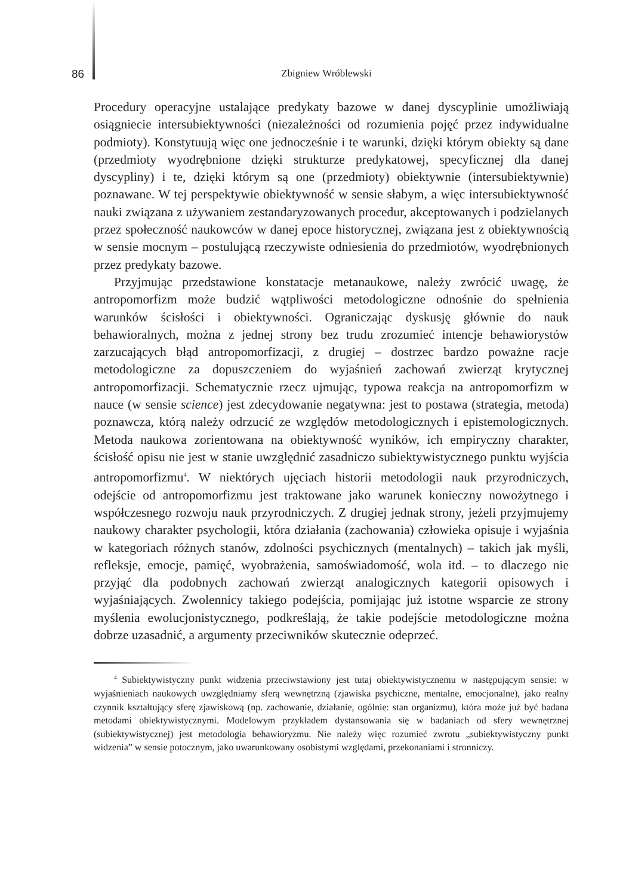86
Zbigniew Wróblewski
Procedury operacyjne ustalające predykaty bazowe w danej dyscyplinie umożliwiają osiągniecie intersubiektywności (niezależności od rozumienia pojęć przez indywidualne podmioty). Konstytuują więc one jednocześnie i te warunki, dzięki którym obiekty są dane (przedmioty wyodrębnione dzięki strukturze predykatowej, specyficznej dla danej dyscypliny) i te, dzięki którym są one (przedmioty) obiektywnie (intersubiektywnie) poznawane. W tej perspektywie obiektywność w sensie słabym, a więc intersubiektywność nauki związana z używaniem zestandaryzowanych procedur, akceptowanych i podzielanych przez społeczność naukowców w danej epoce historycznej, związana jest z obiektywnością w sensie mocnym – postulującą rzeczywiste odniesienia do przedmiotów, wyodrębnionych przez predykaty bazowe.
Przyjmując przedstawione konstatacje metanaukowe, należy zwrócić uwagę, że antropomorfizm może budzić wątpliwości metodologiczne odnośnie do spełnienia warunków ścisłości i obiektywności. Ograniczając dyskusję głównie do nauk behawioralnych, można z jednej strony bez trudu zrozumieć intencje behawiorystów zarzucających błąd antropomorfizacji, z drugiej – dostrzec bardzo poważne racje metodologiczne za dopuszczeniem do wyjaśnień zachowań zwierząt krytycznej antropomorfizacji. Schematycznie rzecz ujmując, typowa reakcja na antropomorfizm w nauce (w sensie science) jest zdecydowanie negatywna: jest to postawa (strategia, metoda) poznawcza, którą należy odrzucić ze względów metodologicznych i epistemologicznych. Metoda naukowa zorientowana na obiektywność wyników, ich empiryczny charakter, ścisłość opisu nie jest w stanie uwzględnić zasadniczo subiektywistycznego punktu wyjścia antropomorfizmu<sup>4</sup>. W niektórych ujęciach historii metodologii nauk przyrodniczych, odejście od antropomorfizmu jest traktowane jako warunek konieczny nowożytnego i współczesnego rozwoju nauk przyrodniczych. Z drugiej jednak strony, jeżeli przyjmujemy naukowy charakter psychologii, która działania (zachowania) człowieka opisuje i wyjaśnia w kategoriach różnych stanów, zdolności psychicznych (mentalnych) – takich jak myśli, refleksje, emocje, pamięć, wyobrażenia, samoświadomość, wola itd. – to dlaczego nie przyjąć dla podobnych zachowań zwierząt analogicznych kategorii opisowych i wyjaśniających. Zwolennicy takiego podejścia, pomijając już istotne wsparcie ze strony myślenia ewolucjonistycznego, podkreślają, że takie podejście metodologiczne można dobrze uzasadnić, a argumenty przeciwników skutecznie odeprzeć.
<sup>4</sup> Subiektywistyczny punkt widzenia przeciwstawiony jest tutaj obiektywistycznemu w następującym sensie: w wyjaśnieniach naukowych uwzględniamy sferą wewnętrzną (zjawiska psychiczne, mentalne, emocjonalne), jako realny czynnik kształtujący sferę zjawiskową (np. zachowanie, działanie, ogólnie: stan organizmu), która może już być badana metodami obiektywistycznymi. Modelowym przykładem dystansowania się w badaniach od sfery wewnętrznej (subiektywistycznej) jest metodologia behawioryzmu. Nie należy więc rozumieć zwrotu „subiektywistyczny punkt widzenia” w sensie potocznym, jako uwarunkowany osobistymi względami, przekonaniami i stronniczy.